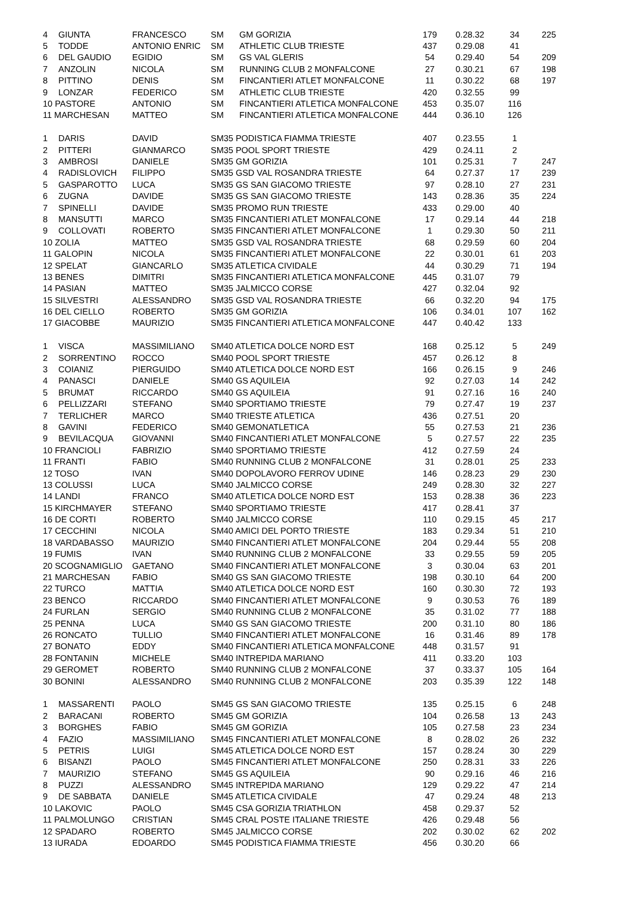| 4 | GIUNTA | FRANCESCO | SM | GM GORIZIA | 179 | 0.28.32 | 34 | 225 |
| 5 | TODDE | ANTONIO ENRIC | SM | ATHLETIC CLUB TRIESTE | 437 | 0.29.08 | 41 | |
| 6 | DEL GAUDIO | EGIDIO | SM | GS VAL GLERIS | 54 | 0.29.40 | 54 | 209 |
| 7 | ANZOLIN | NICOLA | SM | RUNNING CLUB 2 MONFALCONE | 27 | 0.30.21 | 67 | 198 |
| 8 | PITTINO | DENIS | SM | FINCANTIERI ATLET MONFALCONE | 11 | 0.30.22 | 68 | 197 |
| 9 | LONZAR | FEDERICO | SM | ATHLETIC CLUB TRIESTE | 420 | 0.32.55 | 99 | |
| 10 PASTORE | | ANTONIO | SM | FINCANTIERI ATLETICA MONFALCONE | 453 | 0.35.07 | 116 | |
| 11 MARCHESAN | | MATTEO | SM | FINCANTIERI ATLETICA MONFALCONE | 444 | 0.36.10 | 126 | |
| 1 | DARIS | DAVID | SM35 PODISTICA FIAMMA TRIESTE | | 407 | 0.23.55 | 1 | |
| 2 | PITTERI | GIANMARCO | SM35 POOL SPORT TRIESTE | | 429 | 0.24.11 | 2 | |
| 3 | AMBROSI | DANIELE | SM35 GM GORIZIA | | 101 | 0.25.31 | 7 | 247 |
| 4 | RADISLOVICH | FILIPPO | SM35 GSD VAL ROSANDRA TRIESTE | | 64 | 0.27.37 | 17 | 239 |
| 5 | GASPAROTTO | LUCA | SM35 GS SAN GIACOMO TRIESTE | | 97 | 0.28.10 | 27 | 231 |
| 6 | ZUGNA | DAVIDE | SM35 GS SAN GIACOMO TRIESTE | | 143 | 0.28.36 | 35 | 224 |
| 7 | SPINELLI | DAVIDE | SM35 PROMO RUN TRIESTE | | 433 | 0.29.00 | 40 | |
| 8 | MANSUTTI | MARCO | SM35 FINCANTIERI ATLET MONFALCONE | | 17 | 0.29.14 | 44 | 218 |
| 9 | COLLOVATI | ROBERTO | SM35 FINCANTIERI ATLET MONFALCONE | | 1 | 0.29.30 | 50 | 211 |
| 10 ZOLIA | | MATTEO | SM35 GSD VAL ROSANDRA TRIESTE | | 68 | 0.29.59 | 60 | 204 |
| 11 GALOPIN | | NICOLA | SM35 FINCANTIERI ATLET MONFALCONE | | 22 | 0.30.01 | 61 | 203 |
| 12 SPELAT | | GIANCARLO | SM35 ATLETICA CIVIDALE | | 44 | 0.30.29 | 71 | 194 |
| 13 BENES | | DIMITRI | SM35 FINCANTIERI ATLETICA MONFALCONE | | 445 | 0.31.07 | 79 | |
| 14 PASIAN | | MATTEO | SM35 JALMICCO CORSE | | 427 | 0.32.04 | 92 | |
| 15 SILVESTRI | | ALESSANDRO | SM35 GSD VAL ROSANDRA TRIESTE | | 66 | 0.32.20 | 94 | 175 |
| 16 DEL CIELLO | | ROBERTO | SM35 GM GORIZIA | | 106 | 0.34.01 | 107 | 162 |
| 17 GIACOBBE | | MAURIZIO | SM35 FINCANTIERI ATLETICA MONFALCONE | | 447 | 0.40.42 | 133 | |
| 1 | VISCA | MASSIMILIANO | SM40 ATLETICA DOLCE NORD EST | | 168 | 0.25.12 | 5 | 249 |
| 2 | SORRENTINO | ROCCO | SM40 POOL SPORT TRIESTE | | 457 | 0.26.12 | 8 | |
| 3 | COIANIZ | PIERGUIDO | SM40 ATLETICA DOLCE NORD EST | | 166 | 0.26.15 | 9 | 246 |
| 4 | PANASCI | DANIELE | SM40 GS AQUILEIA | | 92 | 0.27.03 | 14 | 242 |
| 5 | BRUMAT | RICCARDO | SM40 GS AQUILEIA | | 91 | 0.27.16 | 16 | 240 |
| 6 | PELLIZZARI | STEFANO | SM40 SPORTIAMO TRIESTE | | 79 | 0.27.47 | 19 | 237 |
| 7 | TERLICHER | MARCO | SM40 TRIESTE ATLETICA | | 436 | 0.27.51 | 20 | |
| 8 | GAVINI | FEDERICO | SM40 GEMONATLETICA | | 55 | 0.27.53 | 21 | 236 |
| 9 | BEVILACQUA | GIOVANNI | SM40 FINCANTIERI ATLET MONFALCONE | | 5 | 0.27.57 | 22 | 235 |
| 10 FRANCIOLI | | FABRIZIO | SM40 SPORTIAMO TRIESTE | | 412 | 0.27.59 | 24 | |
| 11 FRANTI | | FABIO | SM40 RUNNING CLUB 2 MONFALCONE | | 31 | 0.28.01 | 25 | 233 |
| 12 TOSO | | IVAN | SM40 DOPOLAVORO FERROV UDINE | | 146 | 0.28.23 | 29 | 230 |
| 13 COLUSSI | | LUCA | SM40 JALMICCO CORSE | | 249 | 0.28.30 | 32 | 227 |
| 14 LANDI | | FRANCO | SM40 ATLETICA DOLCE NORD EST | | 153 | 0.28.38 | 36 | 223 |
| 15 KIRCHMAYER | | STEFANO | SM40 SPORTIAMO TRIESTE | | 417 | 0.28.41 | 37 | |
| 16 DE CORTI | | ROBERTO | SM40 JALMICCO CORSE | | 110 | 0.29.15 | 45 | 217 |
| 17 CECCHINI | | NICOLA | SM40 AMICI DEL PORTO TRIESTE | | 183 | 0.29.34 | 51 | 210 |
| 18 VARDABASSO | | MAURIZIO | SM40 FINCANTIERI ATLET MONFALCONE | | 204 | 0.29.44 | 55 | 208 |
| 19 FUMIS | | IVAN | SM40 RUNNING CLUB 2 MONFALCONE | | 33 | 0.29.55 | 59 | 205 |
| 20 SCOGNAMIGLIO | | GAETANO | SM40 FINCANTIERI ATLET MONFALCONE | | 3 | 0.30.04 | 63 | 201 |
| 21 MARCHESAN | | FABIO | SM40 GS SAN GIACOMO TRIESTE | | 198 | 0.30.10 | 64 | 200 |
| 22 TURCO | | MATTIA | SM40 ATLETICA DOLCE NORD EST | | 160 | 0.30.30 | 72 | 193 |
| 23 BENCO | | RICCARDO | SM40 FINCANTIERI ATLET MONFALCONE | | 9 | 0.30.53 | 76 | 189 |
| 24 FURLAN | | SERGIO | SM40 RUNNING CLUB 2 MONFALCONE | | 35 | 0.31.02 | 77 | 188 |
| 25 PENNA | | LUCA | SM40 GS SAN GIACOMO TRIESTE | | 200 | 0.31.10 | 80 | 186 |
| 26 RONCATO | | TULLIO | SM40 FINCANTIERI ATLET MONFALCONE | | 16 | 0.31.46 | 89 | 178 |
| 27 BONATO | | EDDY | SM40 FINCANTIERI ATLETICA MONFALCONE | | 448 | 0.31.57 | 91 | |
| 28 FONTANIN | | MICHELE | SM40 INTREPIDA MARIANO | | 411 | 0.33.20 | 103 | |
| 29 GEROMET | | ROBERTO | SM40 RUNNING CLUB 2 MONFALCONE | | 37 | 0.33.37 | 105 | 164 |
| 30 BONINI | | ALESSANDRO | SM40 RUNNING CLUB 2 MONFALCONE | | 203 | 0.35.39 | 122 | 148 |
| 1 | MASSARENTI | PAOLO | SM45 GS SAN GIACOMO TRIESTE | | 135 | 0.25.15 | 6 | 248 |
| 2 | BARACANI | ROBERTO | SM45 GM GORIZIA | | 104 | 0.26.58 | 13 | 243 |
| 3 | BORGHES | FABIO | SM45 GM GORIZIA | | 105 | 0.27.58 | 23 | 234 |
| 4 | FAZIO | MASSIMILIANO | SM45 FINCANTIERI ATLET MONFALCONE | | 8 | 0.28.02 | 26 | 232 |
| 5 | PETRIS | LUIGI | SM45 ATLETICA DOLCE NORD EST | | 157 | 0.28.24 | 30 | 229 |
| 6 | BISANZI | PAOLO | SM45 FINCANTIERI ATLET MONFALCONE | | 250 | 0.28.31 | 33 | 226 |
| 7 | MAURIZIO | STEFANO | SM45 GS AQUILEIA | | 90 | 0.29.16 | 46 | 216 |
| 8 | PUZZI | ALESSANDRO | SM45 INTREPIDA MARIANO | | 129 | 0.29.22 | 47 | 214 |
| 9 | DE SABBATA | DANIELE | SM45 ATLETICA CIVIDALE | | 47 | 0.29.24 | 48 | 213 |
| 10 LAKOVIC | | PAOLO | SM45 CSA GORIZIA TRIATHLON | | 458 | 0.29.37 | 52 | |
| 11 PALMOLUNGO | | CRISTIAN | SM45 CRAL POSTE ITALIANE TRIESTE | | 426 | 0.29.48 | 56 | |
| 12 SPADARO | | ROBERTO | SM45 JALMICCO CORSE | | 202 | 0.30.02 | 62 | 202 |
| 13 IURADA | | EDOARDO | SM45 PODISTICA FIAMMA TRIESTE | | 456 | 0.30.20 | 66 | |